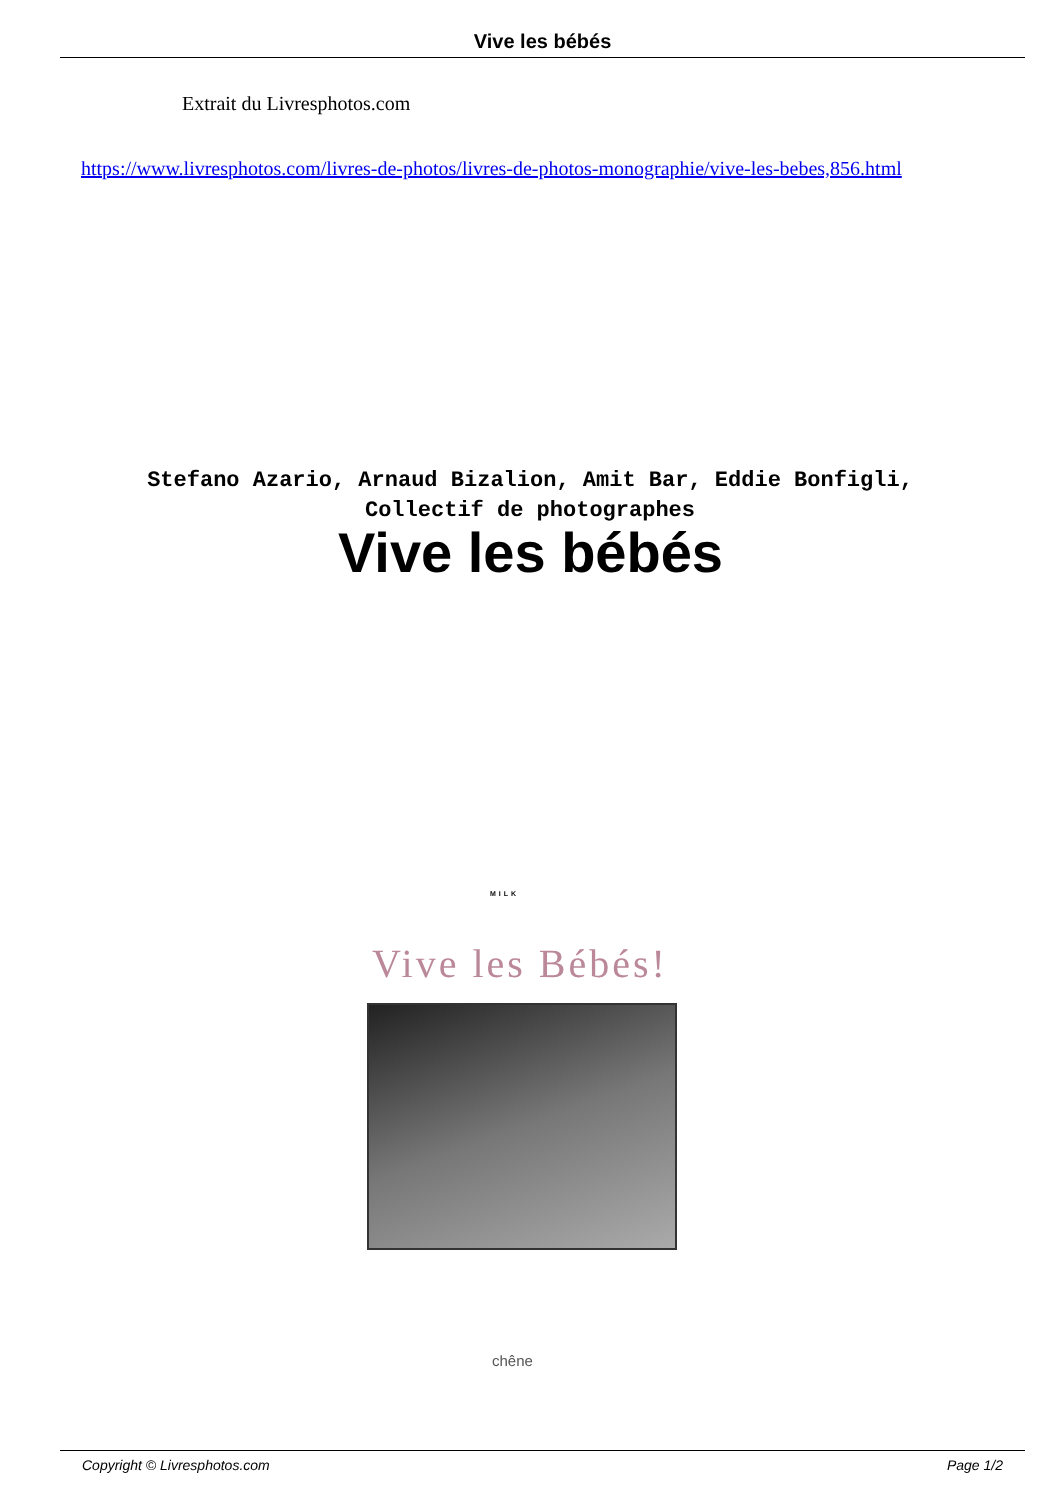Vive les bébés
Extrait du Livresphotos.com
https://www.livresphotos.com/livres-de-photos/livres-de-photos-monographie/vive-les-bebes,856.html
Stefano Azario, Arnaud Bizalion, Amit Bar, Eddie Bonfigli, Collectif de photographes
Vive les bébés
MILK
Vive les Bébés!
chêne
Copyright © Livresphotos.com Page 1/2